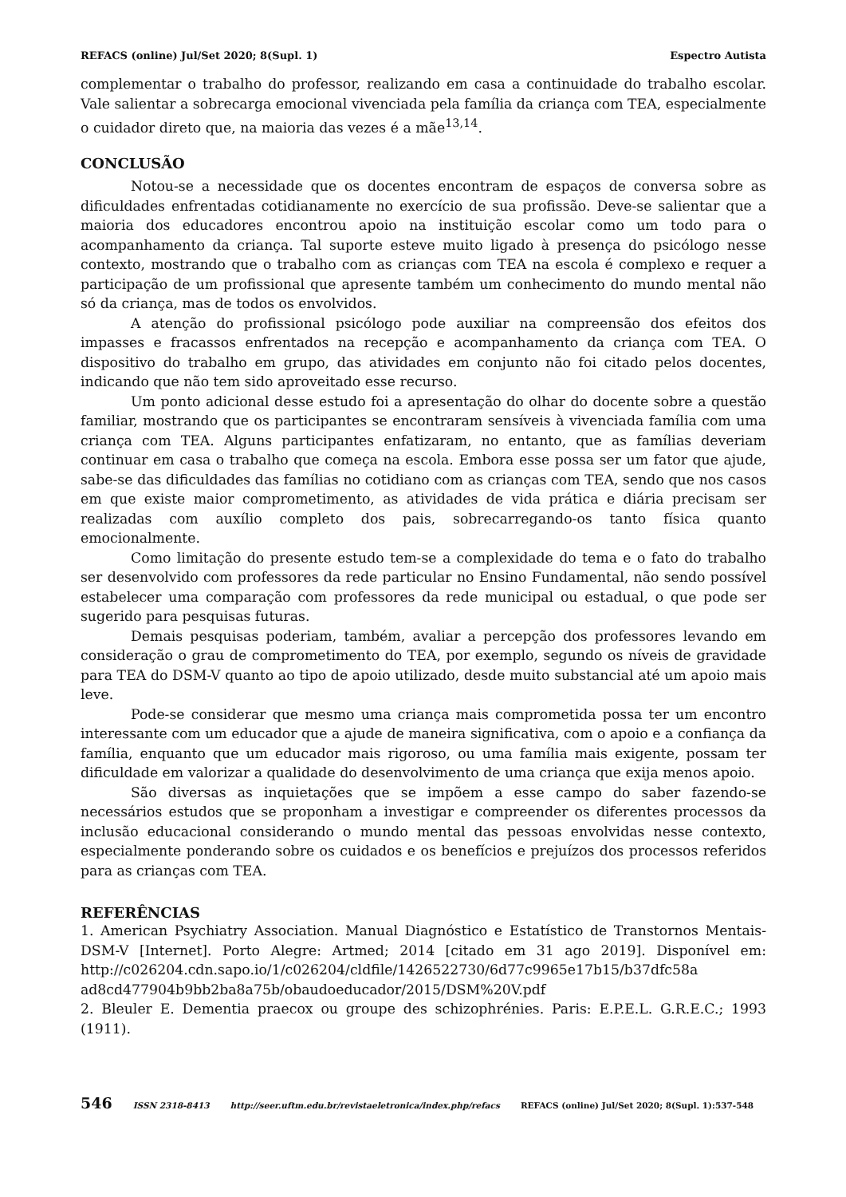REFACS (online) Jul/Set 2020; 8(Supl. 1) Espectro Autista
complementar o trabalho do professor, realizando em casa a continuidade do trabalho escolar. Vale salientar a sobrecarga emocional vivenciada pela família da criança com TEA, especialmente o cuidador direto que, na maioria das vezes é a mãe<sup>13,14</sup>.
CONCLUSÃO
Notou-se a necessidade que os docentes encontram de espaços de conversa sobre as dificuldades enfrentadas cotidianamente no exercício de sua profissão. Deve-se salientar que a maioria dos educadores encontrou apoio na instituição escolar como um todo para o acompanhamento da criança. Tal suporte esteve muito ligado à presença do psicólogo nesse contexto, mostrando que o trabalho com as crianças com TEA na escola é complexo e requer a participação de um profissional que apresente também um conhecimento do mundo mental não só da criança, mas de todos os envolvidos.
A atenção do profissional psicólogo pode auxiliar na compreensão dos efeitos dos impasses e fracassos enfrentados na recepção e acompanhamento da criança com TEA. O dispositivo do trabalho em grupo, das atividades em conjunto não foi citado pelos docentes, indicando que não tem sido aproveitado esse recurso.
Um ponto adicional desse estudo foi a apresentação do olhar do docente sobre a questão familiar, mostrando que os participantes se encontraram sensíveis à vivenciada família com uma criança com TEA. Alguns participantes enfatizaram, no entanto, que as famílias deveriam continuar em casa o trabalho que começa na escola. Embora esse possa ser um fator que ajude, sabe-se das dificuldades das famílias no cotidiano com as crianças com TEA, sendo que nos casos em que existe maior comprometimento, as atividades de vida prática e diária precisam ser realizadas com auxílio completo dos pais, sobrecarregando-os tanto física quanto emocionalmente.
Como limitação do presente estudo tem-se a complexidade do tema e o fato do trabalho ser desenvolvido com professores da rede particular no Ensino Fundamental, não sendo possível estabelecer uma comparação com professores da rede municipal ou estadual, o que pode ser sugerido para pesquisas futuras.
Demais pesquisas poderiam, também, avaliar a percepção dos professores levando em consideração o grau de comprometimento do TEA, por exemplo, segundo os níveis de gravidade para TEA do DSM-V quanto ao tipo de apoio utilizado, desde muito substancial até um apoio mais leve.
Pode-se considerar que mesmo uma criança mais comprometida possa ter um encontro interessante com um educador que a ajude de maneira significativa, com o apoio e a confiança da família, enquanto que um educador mais rigoroso, ou uma família mais exigente, possam ter dificuldade em valorizar a qualidade do desenvolvimento de uma criança que exija menos apoio.
São diversas as inquietações que se impõem a esse campo do saber fazendo-se necessários estudos que se proponham a investigar e compreender os diferentes processos da inclusão educacional considerando o mundo mental das pessoas envolvidas nesse contexto, especialmente ponderando sobre os cuidados e os benefícios e prejuízos dos processos referidos para as crianças com TEA.
REFERÊNCIAS
1. American Psychiatry Association. Manual Diagnóstico e Estatístico de Transtornos Mentais-DSM-V [Internet]. Porto Alegre: Artmed; 2014 [citado em 31 ago 2019]. Disponível em: http://c026204.cdn.sapo.io/1/c026204/cldfile/1426522730/6d77c9965e17b15/b37dfc58a ad8cd477904b9bb2ba8a75b/obaudoeducador/2015/DSM%20V.pdf
2. Bleuler E. Dementia praecox ou groupe des schizophrénies. Paris: E.P.E.L. G.R.E.C.; 1993 (1911).
546 ISSN 2318-8413 http://seer.uftm.edu.br/revistaeletronica/index.php/refacs REFACS (online) Jul/Set 2020; 8(Supl. 1):537-548